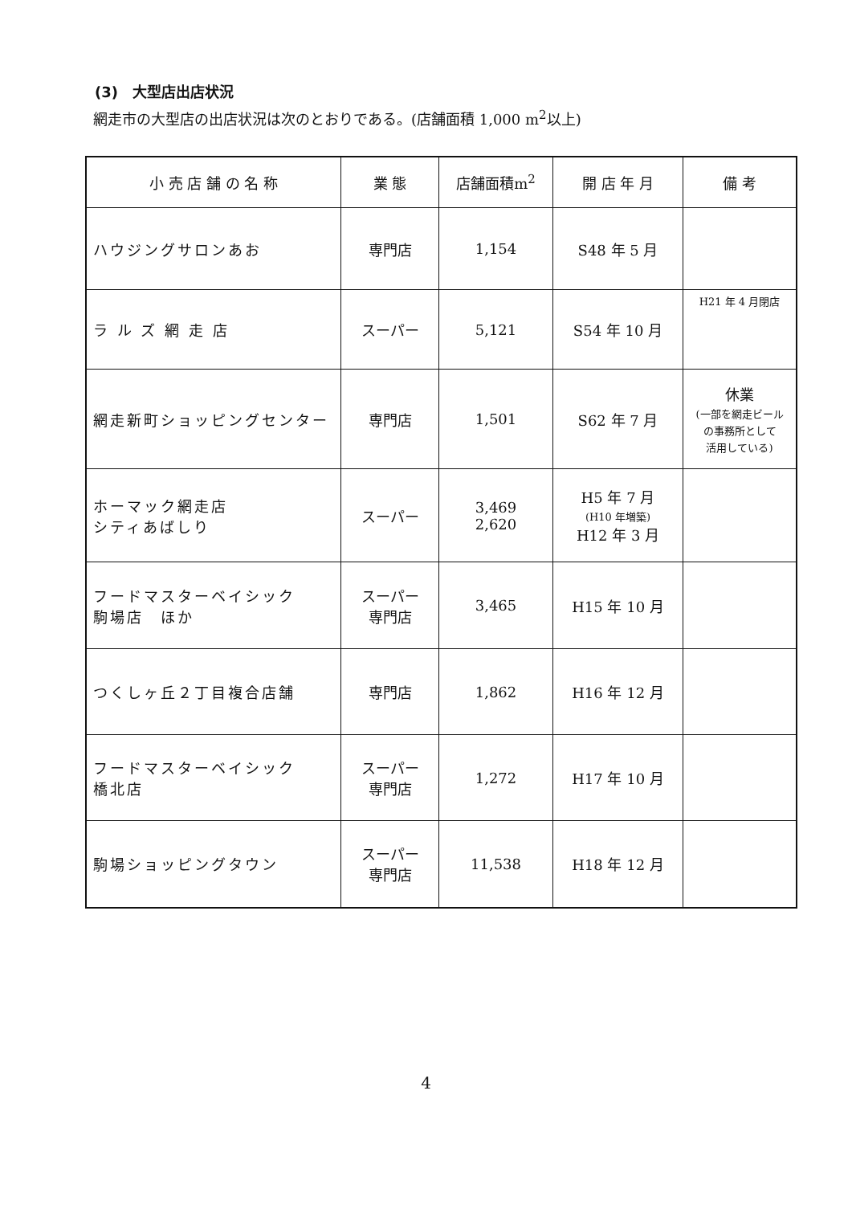(3)　大型店出店状況
網走市の大型店の出店状況は次のとおりである。(店舗面積 1,000 m<sup>2</sup>以上)
| 小 売 店 舗 の 名 称 | 業 態 | 店舗面積m<sup>2</sup> | 開 店 年 月 | 備 考 |
| --- | --- | --- | --- | --- |
| ハウジングサロンあお | 専門店 | 1,154 | S48 年 5 月 | |
| ラ ル ズ 網 走 店 | スーパー | 5,121 | S54 年 10 月 | H21 年 4 月閉店 |
| 網走新町ショッピングセンター | 専門店 | 1,501 | S62 年 7 月 | 休業 (一部を網走ビール の事務所として 活用している) |
| ホーマック網走店 シティあばしり | スーパー | 3,469 2,620 | H5 年 7 月 (H10 年増築) H12 年 3 月 | |
| フードマスターベイシック 駒場店 ほか | スーパー 専門店 | 3,465 | H15 年 10 月 | |
| つくしヶ丘２丁目複合店舗 | 専門店 | 1,862 | H16 年 12 月 | |
| フードマスターベイシック 橋北店 | スーパー 専門店 | 1,272 | H17 年 10 月 | |
| 駒場ショッピングタウン | スーパー 専門店 | 11,538 | H18 年 12 月 | |
4